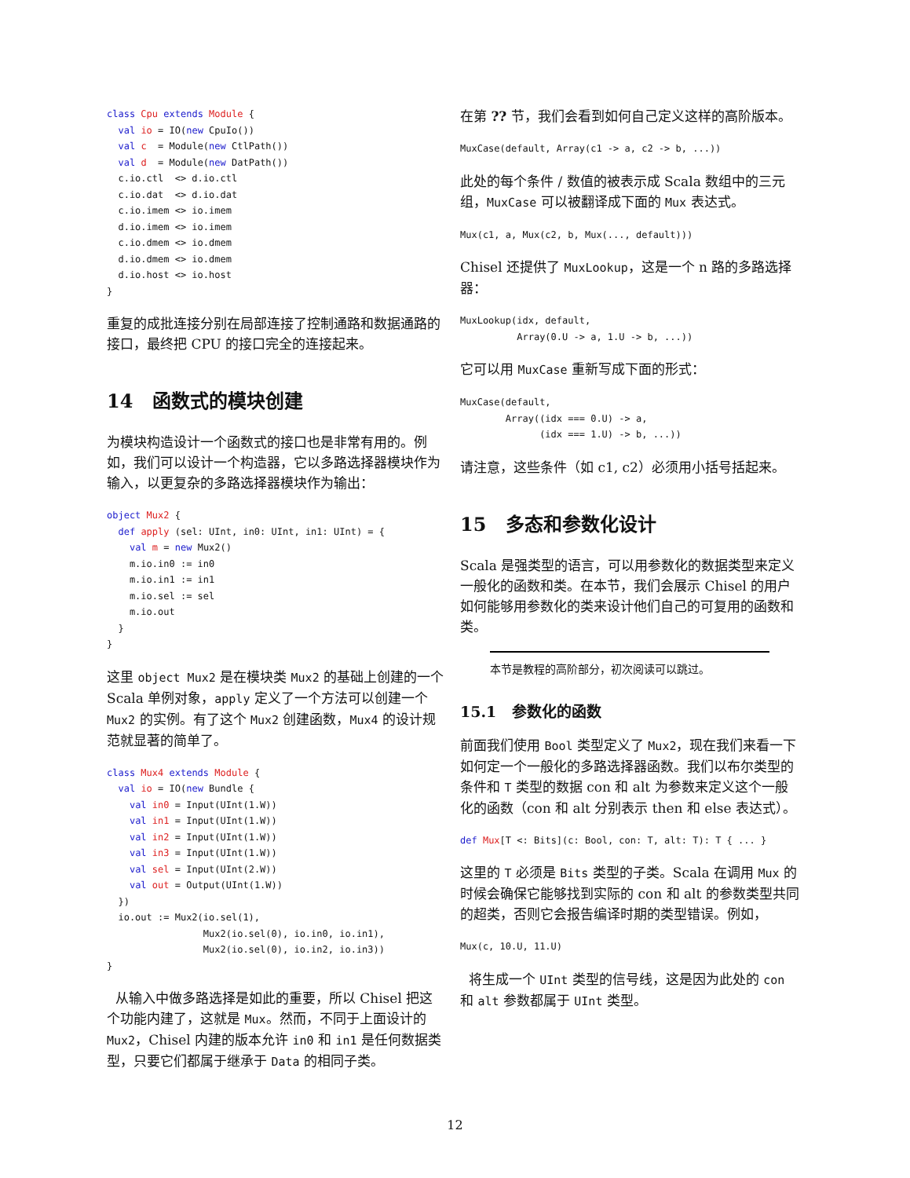class Cpu extends Module {
  val io = IO(new CpuIo())
  val c  = Module(new CtlPath())
  val d  = Module(new DatPath())
  c.io.ctl  <> d.io.ctl
  c.io.dat  <> d.io.dat
  c.io.imem <> io.imem
  d.io.imem <> io.imem
  c.io.dmem <> io.dmem
  d.io.dmem <> io.dmem
  d.io.host <> io.host
}
重复的成批连接分别在局部连接了控制通路和数据通路的接口，最终把 CPU 的接口完全的连接起来。
14 函数式的模块创建
为模块构造设计一个函数式的接口也是非常有用的。例如，我们可以设计一个构造器，它以多路选择器模块作为输入，以更复杂的多路选择器模块作为输出：
object Mux2 {
  def apply (sel: UInt, in0: UInt, in1: UInt) = {
    val m = new Mux2()
    m.io.in0 := in0
    m.io.in1 := in1
    m.io.sel := sel
    m.io.out
  }
}
这里 object Mux2 是在模块类 Mux2 的基础上创建的一个 Scala 单例对象，apply 定义了一个方法可以创建一个 Mux2 的实例。有了这个 Mux2 创建函数，Mux4 的设计规范就显著的简单了。
class Mux4 extends Module {
  val io = IO(new Bundle {
    val in0 = Input(UInt(1.W))
    val in1 = Input(UInt(1.W))
    val in2 = Input(UInt(1.W))
    val in3 = Input(UInt(1.W))
    val sel = Input(UInt(2.W))
    val out = Output(UInt(1.W))
  })
  io.out := Mux2(io.sel(1),
                 Mux2(io.sel(0), io.in0, io.in1),
                 Mux2(io.sel(0), io.in2, io.in3))
}
从输入中做多路选择是如此的重要，所以 Chisel 把这个功能内建了，这就是 Mux。然而，不同于上面设计的 Mux2，Chisel 内建的版本允许 in0 和 in1 是任何数据类型，只要它们都属于继承于 Data 的相同子类。
在第 ?? 节，我们会看到如何自己定义这样的高阶版本。
MuxCase(default, Array(c1 -> a, c2 -> b, ...))
此处的每个条件 / 数值的被表示成 Scala 数组中的三元组，MuxCase 可以被翻译成下面的 Mux 表达式。
Mux(c1, a, Mux(c2, b, Mux(..., default)))
Chisel 还提供了 MuxLookup，这是一个 n 路的多路选择器：
MuxLookup(idx, default,
          Array(0.U -> a, 1.U -> b, ...))
它可以用 MuxCase 重新写成下面的形式：
MuxCase(default,
        Array((idx === 0.U) -> a,
              (idx === 1.U) -> b, ...))
请注意，这些条件（如 c1, c2）必须用小括号括起来。
15 多态和参数化设计
Scala 是强类型的语言，可以用参数化的数据类型来定义一般化的函数和类。在本节，我们会展示 Chisel 的用户如何能够用参数化的类来设计他们自己的可复用的函数和类。
本节是教程的高阶部分，初次阅读可以跳过。
15.1 参数化的函数
前面我们使用 Bool 类型定义了 Mux2，现在我们来看一下如何定一个一般化的多路选择器函数。我们以布尔类型的条件和 T 类型的数据 con 和 alt 为参数来定义这个一般化的函数（con 和 alt 分别表示 then 和 else 表达式）。
def Mux[T <: Bits](c: Bool, con: T, alt: T): T { ... }
这里的 T 必须是 Bits 类型的子类。Scala 在调用 Mux 的时候会确保它能够找到实际的 con 和 alt 的参数类型共同的超类，否则它会报告编译时期的类型错误。例如，
Mux(c, 10.U, 11.U)
将生成一个 UInt 类型的信号线，这是因为此处的 con 和 alt 参数都属于 UInt 类型。
12